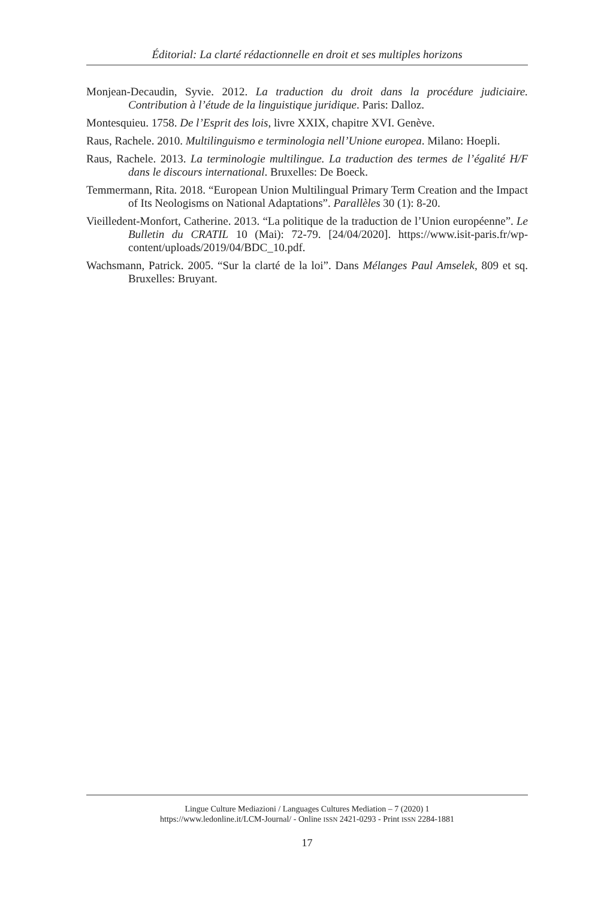Éditorial: La clarté rédactionnelle en droit et ses multiples horizons
Monjean-Decaudin, Syvie. 2012. La traduction du droit dans la procédure judiciaire. Contribution à l’étude de la linguistique juridique. Paris: Dalloz.
Montesquieu. 1758. De l’Esprit des lois, livre XXIX, chapitre XVI. Genève.
Raus, Rachele. 2010. Multilinguismo e terminologia nell’Unione europea. Milano: Hoepli.
Raus, Rachele. 2013. La terminologie multilingue. La traduction des termes de l’égalité H/F dans le discours international. Bruxelles: De Boeck.
Temmermann, Rita. 2018. “European Union Multilingual Primary Term Creation and the Impact of Its Neologisms on National Adaptations”. Parallèles 30 (1): 8-20.
Vieilledent-Monfort, Catherine. 2013. “La politique de la traduction de l’Union européenne”. Le Bulletin du CRATIL 10 (Mai): 72-79. [24/04/2020]. https://www.isit-paris.fr/wp-content/uploads/2019/04/BDC_10.pdf.
Wachsmann, Patrick. 2005. “Sur la clarté de la loi”. Dans Mélanges Paul Amselek, 809 et sq. Bruxelles: Bruyant.
Lingue Culture Mediazioni / Languages Cultures Mediation – 7 (2020) 1
https://www.ledonline.it/LCM-Journal/ - Online ISSN 2421-0293 - Print ISSN 2284-1881
17